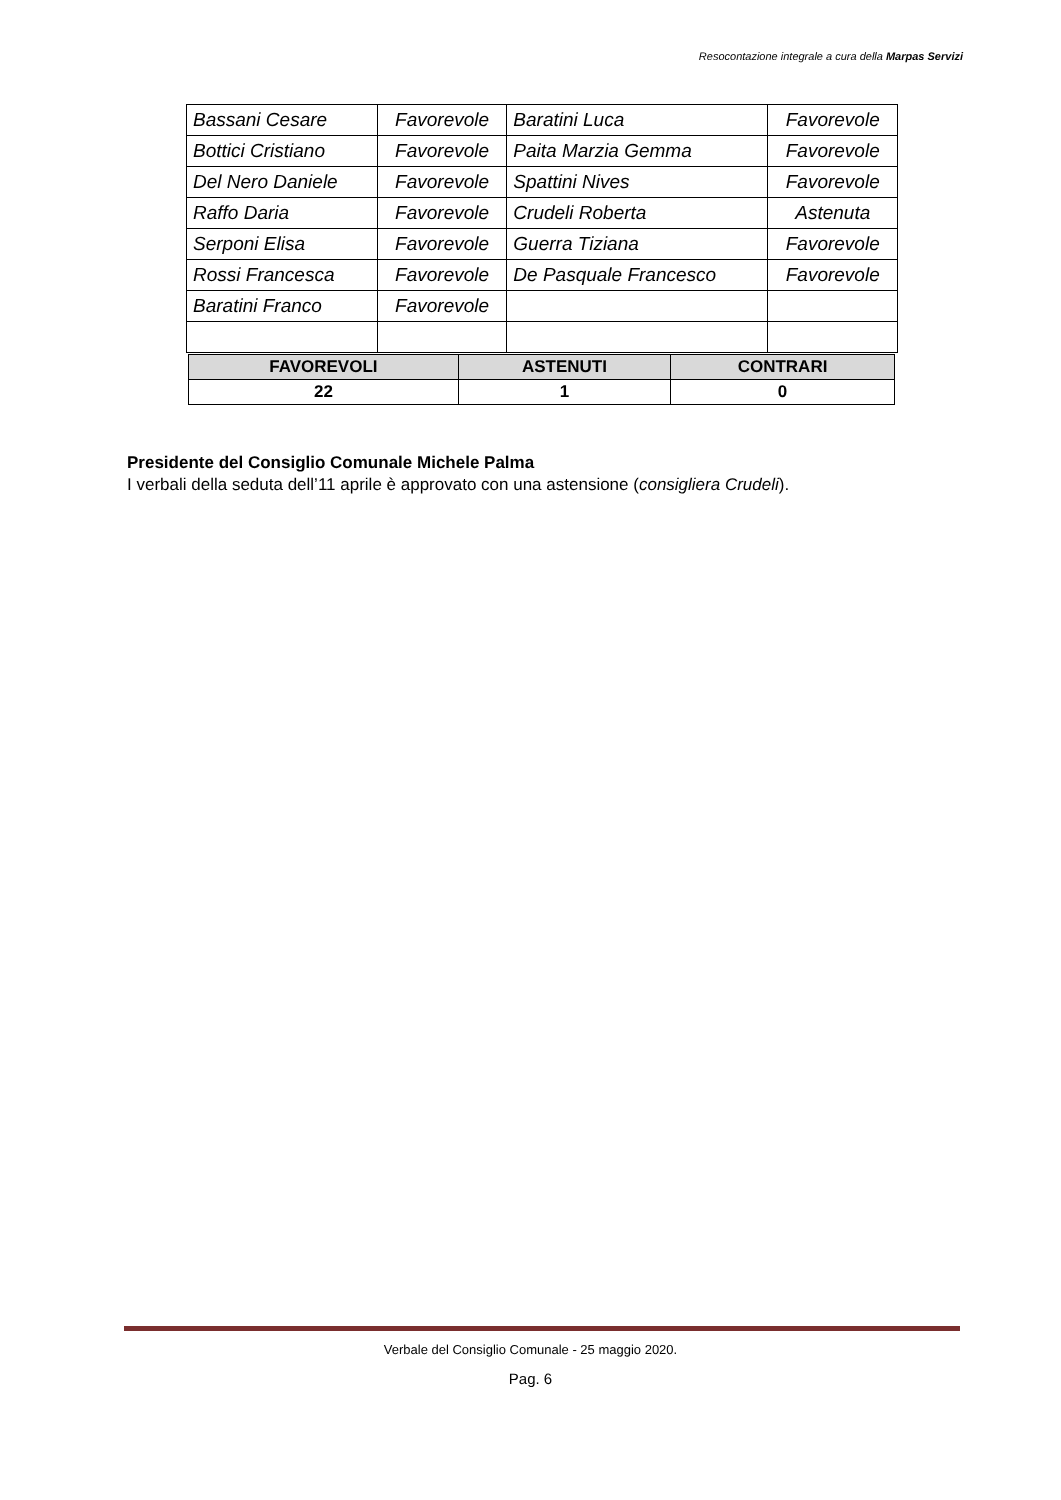Resocontazione integrale a cura della Marpas Servizi
| Bassani Cesare | Favorevole | Baratini Luca | Favorevole |
| Bottici Cristiano | Favorevole | Paita Marzia Gemma | Favorevole |
| Del Nero Daniele | Favorevole | Spattini Nives | Favorevole |
| Raffo Daria | Favorevole | Crudeli Roberta | Astenuta |
| Serponi Elisa | Favorevole | Guerra Tiziana | Favorevole |
| Rossi Francesca | Favorevole | De Pasquale Francesco | Favorevole |
| Baratini Franco | Favorevole | | |
| FAVOREVOLI | ASTENUTI | CONTRARI |
| --- | --- | --- |
| 22 | 1 | 0 |
Presidente del Consiglio Comunale Michele Palma
I verbali della seduta dell’11 aprile è approvato con una astensione (consigliera Crudeli).
Verbale del Consiglio Comunale - 25 maggio 2020.
Pag. 6